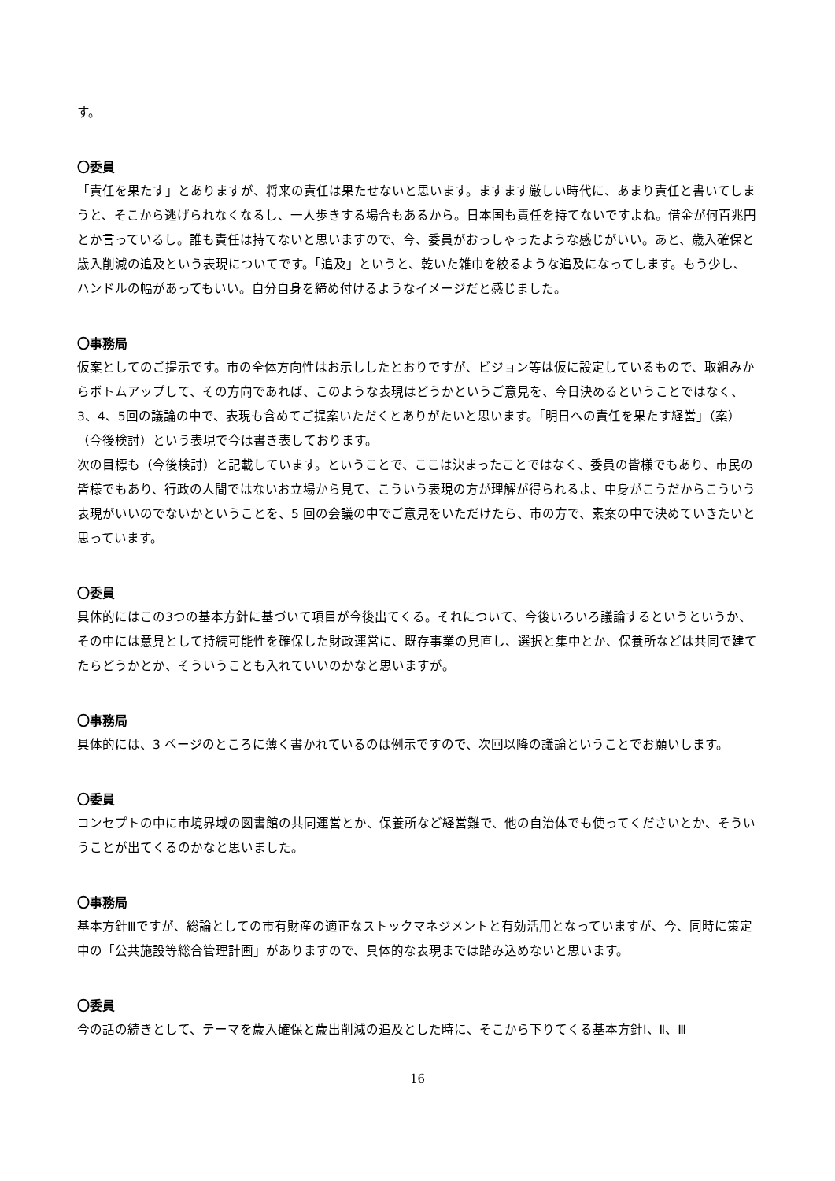す。
〇委員
「責任を果たす」とありますが、将来の責任は果たせないと思います。ますます厳しい時代に、あまり責任と書いてしまうと、そこから逃げられなくなるし、一人歩きする場合もあるから。日本国も責任を持てないですよね。借金が何百兆円とか言っているし。誰も責任は持てないと思いますので、今、委員がおっしゃったような感じがいい。あと、歳入確保と歳入削減の追及という表現についてです。「追及」というと、乾いた雑巾を絞るような追及になってします。もう少し、ハンドルの幅があってもいい。自分自身を締め付けるようなイメージだと感じました。
〇事務局
仮案としてのご提示です。市の全体方向性はお示ししたとおりですが、ビジョン等は仮に設定しているもので、取組みからボトムアップして、その方向であれば、このような表現はどうかというご意見を、今日決めるということではなく、3、4、5回の議論の中で、表現も含めてご提案いただくとありがたいと思います。「明日への責任を果たす経営」（案）（今後検討）という表現で今は書き表しております。
次の目標も（今後検討）と記載しています。ということで、ここは決まったことではなく、委員の皆様でもあり、市民の皆様でもあり、行政の人間ではないお立場から見て、こういう表現の方が理解が得られるよ、中身がこうだからこういう表現がいいのでないかということを、5 回の会議の中でご意見をいただけたら、市の方で、素案の中で決めていきたいと思っています。
〇委員
具体的にはこの3つの基本方針に基づいて項目が今後出てくる。それについて、今後いろいろ議論するというというか、その中には意見として持続可能性を確保した財政運営に、既存事業の見直し、選択と集中とか、保養所などは共同で建てたらどうかとか、そういうことも入れていいのかなと思いますが。
〇事務局
具体的には、3 ページのところに薄く書かれているのは例示ですので、次回以降の議論ということでお願いします。
〇委員
コンセプトの中に市境界域の図書館の共同運営とか、保養所など経営難で、他の自治体でも使ってくださいとか、そういうことが出てくるのかなと思いました。
〇事務局
基本方針Ⅲですが、総論としての市有財産の適正なストックマネジメントと有効活用となっていますが、今、同時に策定中の「公共施設等総合管理計画」がありますので、具体的な表現までは踏み込めないと思います。
〇委員
今の話の続きとして、テーマを歳入確保と歳出削減の追及とした時に、そこから下りてくる基本方針Ⅰ、Ⅱ、Ⅲ
16